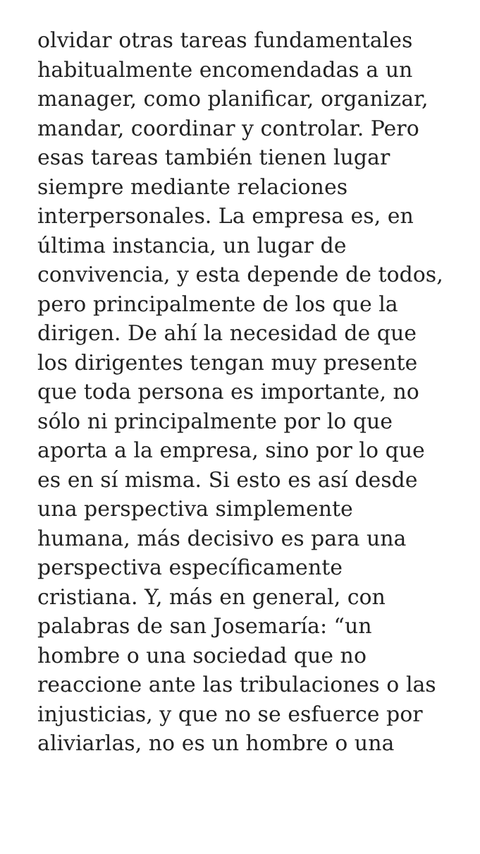olvidar otras tareas fundamentales
habitualmente encomendadas a un
manager, como planificar, organizar,
mandar, coordinar y controlar. Pero
esas tareas también tienen lugar
siempre mediante relaciones
interpersonales. La empresa es, en
última instancia, un lugar de
convivencia, y esta depende de todos,
pero principalmente de los que la
dirigen. De ahí la necesidad de que
los dirigentes tengan muy presente
que toda persona es importante, no
sólo ni principalmente por lo que
aporta a la empresa, sino por lo que
es en sí misma. Si esto es así desde
una perspectiva simplemente
humana, más decisivo es para una
perspectiva específicamente
cristiana. Y, más en general, con
palabras de san Josemaría: “un
hombre o una sociedad que no
reaccione ante las tribulaciones o las
injusticias, y que no se esfuerce por
aliviarlas, no es un hombre o una